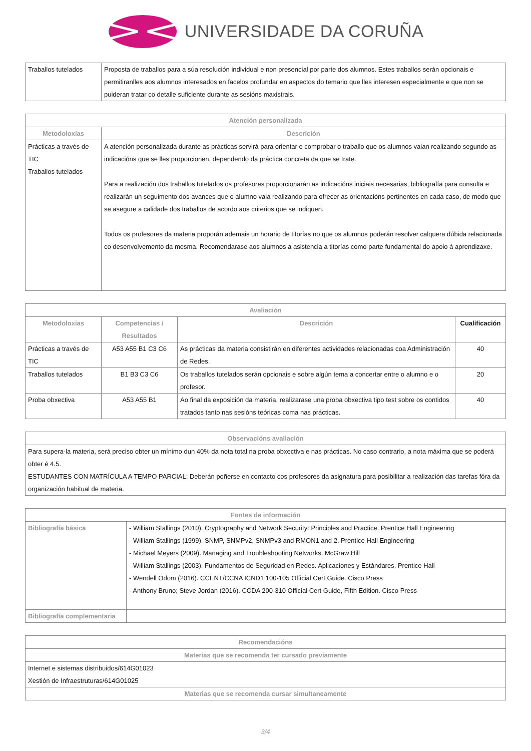UNIVERSIDADE DA CORUÑA
| Traballos tutelados | Proposta de traballos para a súa resolución individual e non presencial por parte dos alumnos. Estes traballos serán opcionais e permitiranlles aos alumnos interesados en facelos profundar en aspectos do temario que lles interesen especialmente e que non se puideran tratar co detalle suficiente durante as sesións maxistrais. |
| Atención personalizada | |
| --- | --- |
| Metodoloxías | Descrición |
| Prácticas a través de TIC Traballos tutelados | A atención personalizada durante as prácticas servirá para orientar e comprobar o traballo que os alumnos vaian realizando segundo as indicacións que se lles proporcionen, dependendo da práctica concreta da que se trate. Para a realización dos traballos tutelados os profesores proporcionarán as indicacións iniciais necesarias, bibliografía para consulta e realizarán un seguimento dos avances que o alumno vaia realizando para ofrecer as orientacións pertinentes en cada caso, de modo que se asegure a calidade dos traballos de acordo aos criterios que se indiquen. Todos os profesores da materia proporán ademais un horario de titorías no que os alumnos poderán resolver calquera dúbida relacionada co desenvolvemento da mesma. Recomendarase aos alumnos a asistencia a titorías como parte fundamental do apoio á aprendizaxe. |
| Avaliación | | | |
| --- | --- | --- | --- |
| Metodoloxías | Competencias / Resultados | Descrición | Cualificación |
| Prácticas a través de TIC | A53 A55 B1 C3 C6 | As prácticas da materia consistirán en diferentes actividades relacionadas coa Administración de Redes. | 40 |
| Traballos tutelados | B1 B3 C3 C6 | Os traballos tutelados serán opcionais e sobre algún tema a concertar entre o alumno e o profesor. | 20 |
| Proba obxectiva | A53 A55 B1 | Ao final da exposición da materia, realizarase una proba obxectiva tipo test sobre os contidos tratados tanto nas sesións teóricas coma nas prácticas. | 40 |
| Observacións avaliación |
| --- |
| Para supera-la materia, será preciso obter un mínimo dun 40% da nota total na proba obxectiva e nas prácticas. No caso contrario, a nota máxima que se poderá obter é 4.5. ESTUDANTES CON MATRÍCULA A TEMPO PARCIAL: Deberán poñerse en contacto cos profesores da asignatura para posibilitar a realización das tarefas fóra da organización habitual de materia. |
| Fontes de información | |
| --- | --- |
| Bibliografía básica | - William Stallings (2010). Cryptography and Network Security: Principles and Practice. Prentice Hall Engineering - William Stallings (1999). SNMP, SNMPv2, SNMPv3 and RMON1 and 2. Prentice Hall Engineering - Michael Meyers (2009). Managing and Troubleshooting Networks. McGraw Hill - William Stallings (2003). Fundamentos de Seguridad en Redes. Aplicaciones y Estándares. Prentice Hall - Wendell Odom (2016). CCENT/CCNA ICND1 100-105 Official Cert Guide. Cisco Press - Anthony Bruno; Steve Jordan (2016). CCDA 200-310 Official Cert Guide, Fifth Edition. Cisco Press |
| Bibliografía complementaria | |
| Recomendacións |
| --- |
| Materias que se recomenda ter cursado previamente |
| Internet e sistemas distribuidos/614G01023 Xestión de Infraestruturas/614G01025 |
| Materias que se recomenda cursar simultaneamente |
3/4